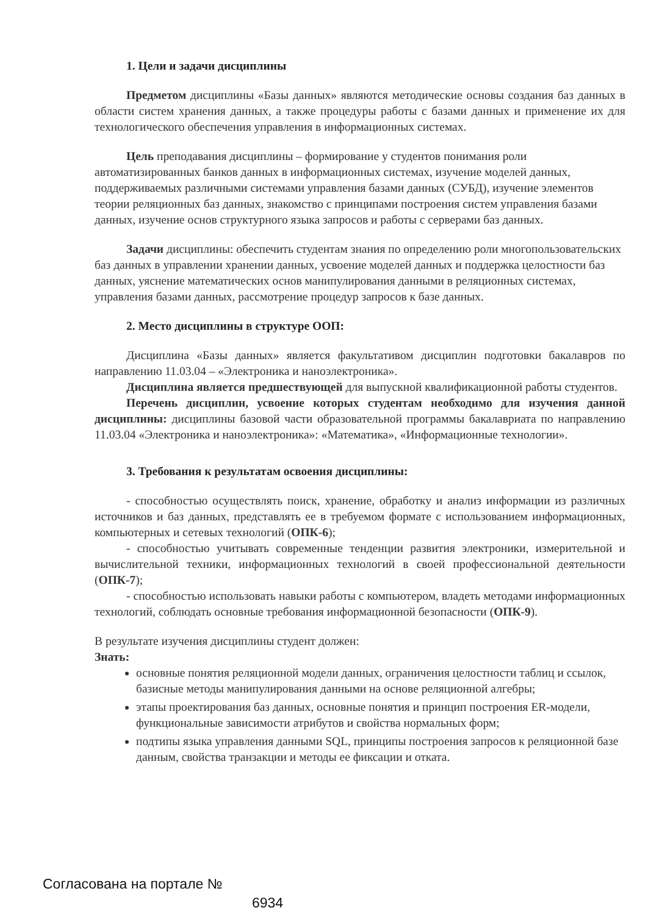1. Цели и задачи дисциплины
Предметом дисциплины «Базы данных» являются методические основы создания баз данных в области систем хранения данных, а также процедуры работы с базами данных и применение их для технологического обеспечения управления в информационных системах.
Цель преподавания дисциплины – формирование у студентов понимания роли автоматизированных банков данных в информационных системах, изучение моделей данных, поддерживаемых различными системами управления базами данных (СУБД), изучение элементов теории реляционных баз данных, знакомство с принципами построения систем управления базами данных, изучение основ структурного языка запросов и работы с серверами баз данных.
Задачи дисциплины: обеспечить студентам знания по определению роли многопользовательских баз данных в управлении хранении данных, усвоение моделей данных и поддержка целостности баз данных, уяснение математических основ манипулирования данными в реляционных системах, управления базами данных, рассмотрение процедур запросов к базе данных.
2. Место дисциплины в структуре ООП:
Дисциплина «Базы данных» является факультативом дисциплин подготовки бакалавров по направлению 11.03.04 – «Электроника и наноэлектроника».
Дисциплина является предшествующей для выпускной квалификационной работы студентов.
Перечень дисциплин, усвоение которых студентам необходимо для изучения данной дисциплины: дисциплины базовой части образовательной программы бакалавриата по направлению 11.03.04 «Электроника и наноэлектроника»: «Математика», «Информационные технологии».
3. Требования к результатам освоения дисциплины:
- способностью осуществлять поиск, хранение, обработку и анализ информации из различных источников и баз данных, представлять ее в требуемом формате с использованием информационных, компьютерных и сетевых технологий (ОПК-6);
- способностью учитывать современные тенденции развития электроники, измерительной и вычислительной техники, информационных технологий в своей профессиональной деятельности (ОПК-7);
- способностью использовать навыки работы с компьютером, владеть методами информационных технологий, соблюдать основные требования информационной безопасности (ОПК-9).
В результате изучения дисциплины студент должен:
Знать:
основные понятия реляционной модели данных, ограничения целостности таблиц и ссылок, базисные методы манипулирования данными на основе реляционной алгебры;
этапы проектирования баз данных, основные понятия и принцип построения ER-модели, функциональные зависимости атрибутов и свойства нормальных форм;
подтипы языка управления данными SQL, принципы построения запросов к реляционной базе данным, свойства транзакции и методы ее фиксации и отката.
Согласована на портале №
6934